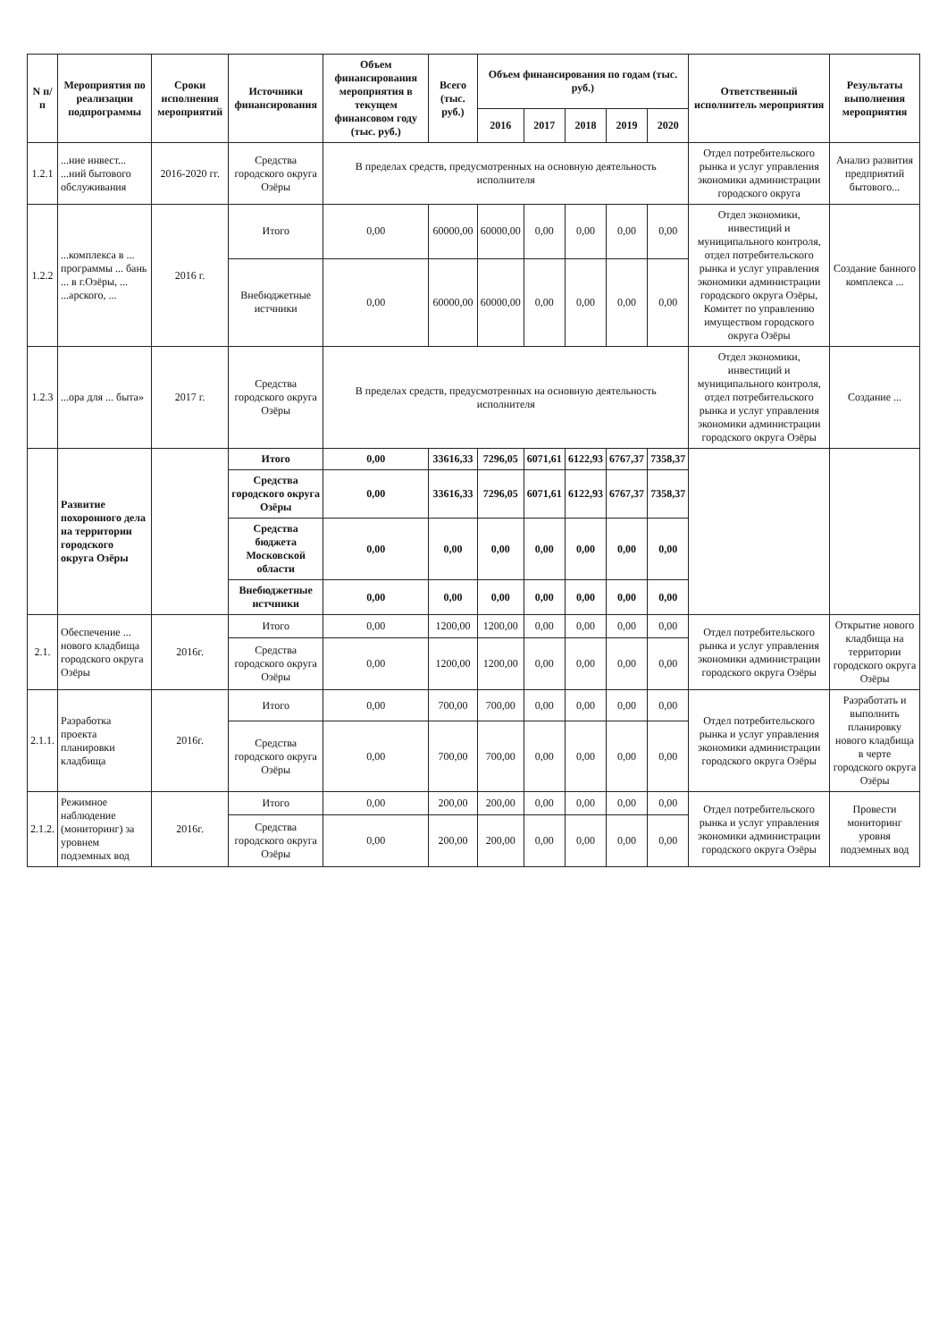| N п/п | Мероприятия по реализации подпрограммы | Сроки исполнения мероприятий | Источники финансирования | Объем финансирования мероприятия в текущем финансовом году (тыс. руб.) | Всего (тыс. руб.) | Объем финансирования по годам (тыс. руб.) | | | | | Ответственный исполнитель мероприятия | Результаты выполнения мероприятия |
| --- | --- | --- | --- | --- | --- | --- | --- | --- | --- | --- | --- | --- |
| | | | | | | 2016 | 2017 | 2018 | 2019 | 2020 | | |
| 1.2.1 | ...ние инвест... ...ний бытового обслуживания | 2016-2020 гг. | Средства городского округа Озёры | В пределах средств, предусмотренных на основную деятельность исполнителя | | | | | | | Отдел потребительского рынка и услуг управления экономики администрации городского округа | Анализ развития предприятий бытового... |
| 1.2.2 | ...комплекса в ... программы ... бань ... в г.Озёры, ... ...арского, ... | 2016 г. | Итого | 0,00 | 60000,00 | 60000,00 | 0,00 | 0,00 | 0,00 | 0,00 | Отдел экономики, инвестиций и муниципального контроля, отдел потребительского рынка и услуг управления экономики администрации городского округа Озёры, Комитет по управлению имуществом городского округа Озёры | Создание банного комплекса ... |
| | | | Внебюджетные истчники | 0,00 | 60000,00 | 60000,00 | 0,00 | 0,00 | 0,00 | 0,00 | | |
| 1.2.3 | ...ора для ... быта» | 2017 г. | Средства городского округа Озёры | В пределах средств, предусмотренных на основную деятельность исполнителя | | | | | | | Отдел экономики, инвестиций и муниципального контроля, отдел потребительского рынка и услуг управления экономики администрации городского округа Озёры | Создание ... |
| | Развитие похоронного дела на территории городского округа Озёры | | Итого | 0,00 | 33616,33 | 7296,05 | 6071,61 | 6122,93 | 6767,37 | 7358,37 | | |
| | | | Средства городского округа Озёры | 0,00 | 33616,33 | 7296,05 | 6071,61 | 6122,93 | 6767,37 | 7358,37 | | |
| | | | Средства бюджета Московской области | 0,00 | 0,00 | 0,00 | 0,00 | 0,00 | 0,00 | 0,00 | | |
| | | | Внебюджетные истчники | 0,00 | 0,00 | 0,00 | 0,00 | 0,00 | 0,00 | 0,00 | | |
| 2.1. | Обеспечение ... нового кладбища городского округа Озёры | 2016г. | Итого | 0,00 | 1200,00 | 1200,00 | 0,00 | 0,00 | 0,00 | 0,00 | Отдел потребительского рынка и услуг управления экономики администрации городского округа Озёры | Открытие нового кладбища на территории городского округа Озёры |
| | | | Средства городского округа Озёры | 0,00 | 1200,00 | 1200,00 | 0,00 | 0,00 | 0,00 | 0,00 | | |
| 2.1.1. | Разработка проекта планировки кладбища | 2016г. | Итого | 0,00 | 700,00 | 700,00 | 0,00 | 0,00 | 0,00 | 0,00 | Отдел потребительского рынка и услуг управления экономики администрации городского округа Озёры | Разработать и выполнить планировку нового кладбища в черте городского округа Озёры |
| | | | Средства городского округа Озёры | 0,00 | 700,00 | 700,00 | 0,00 | 0,00 | 0,00 | 0,00 | | |
| 2.1.2. | Режимное наблюдение (мониторинг) за уровнем подземных вод | 2016г. | Итого | 0,00 | 200,00 | 200,00 | 0,00 | 0,00 | 0,00 | 0,00 | Отдел потребительского рынка и услуг управления экономики администрации городского округа Озёры | Провести мониторинг уровня подземных вод |
| | | | Средства городского округа Озёры | 0,00 | 200,00 | 200,00 | 0,00 | 0,00 | 0,00 | 0,00 | | |